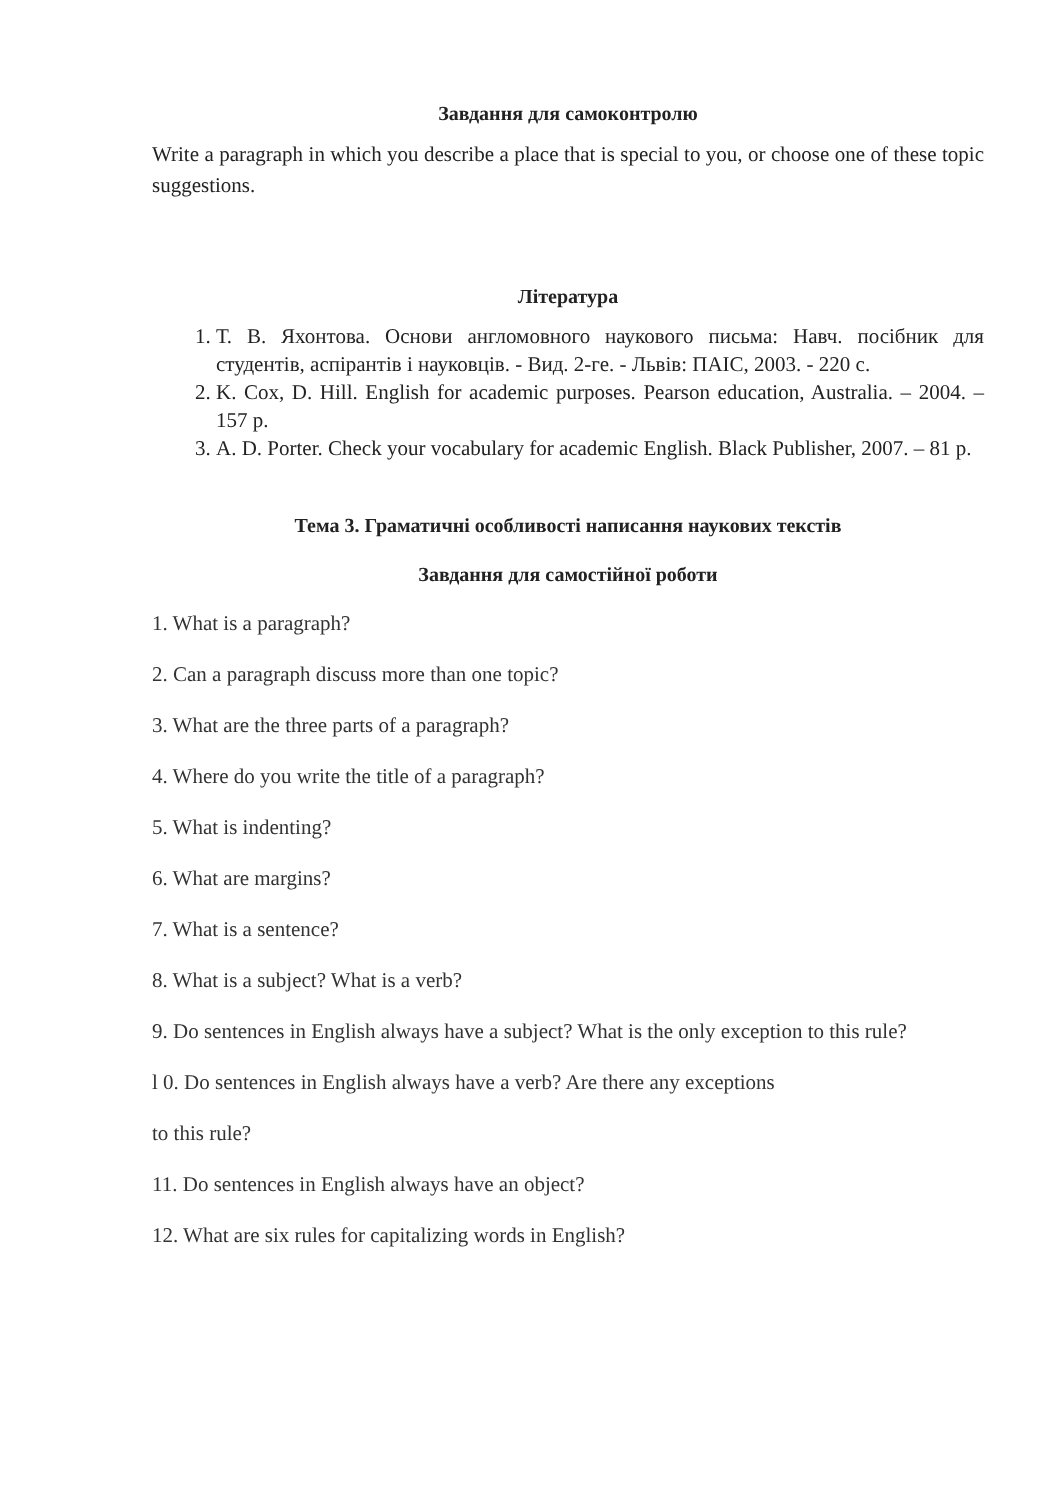Завдання для самоконтролю
Write a paragraph in which you describe a place that is special to you, or choose one of these topic suggestions.
Література
1. Т. В. Яхонтова. Основи англомовного наукового письма: Навч. посібник для студентів, аспірантів і науковців. - Вид. 2-ге. - Львів: ПАІС, 2003. - 220 с.
2. K. Cox, D. Hill. English for academic purposes. Pearson education, Australia. – 2004. – 157 p.
3. A. D. Porter. Check your vocabulary for academic English. Black Publisher, 2007. – 81 p.
Тема 3. Граматичні особливості написання наукових текстів
Завдання для самостійної роботи
1. What is a paragraph?
2. Can a paragraph discuss more than one topic?
3. What are the three parts of a paragraph?
4. Where do you write the title of a paragraph?
5. What is indenting?
6. What are margins?
7. What is a sentence?
8. What is a subject? What is a verb?
9. Do sentences in English always have a subject? What is the only exception to this rule?
l 0. Do sentences in English always have a verb? Are there any exceptions
to this rule?
11. Do sentences in English always have an object?
12. What are six rules for capitalizing words in English?